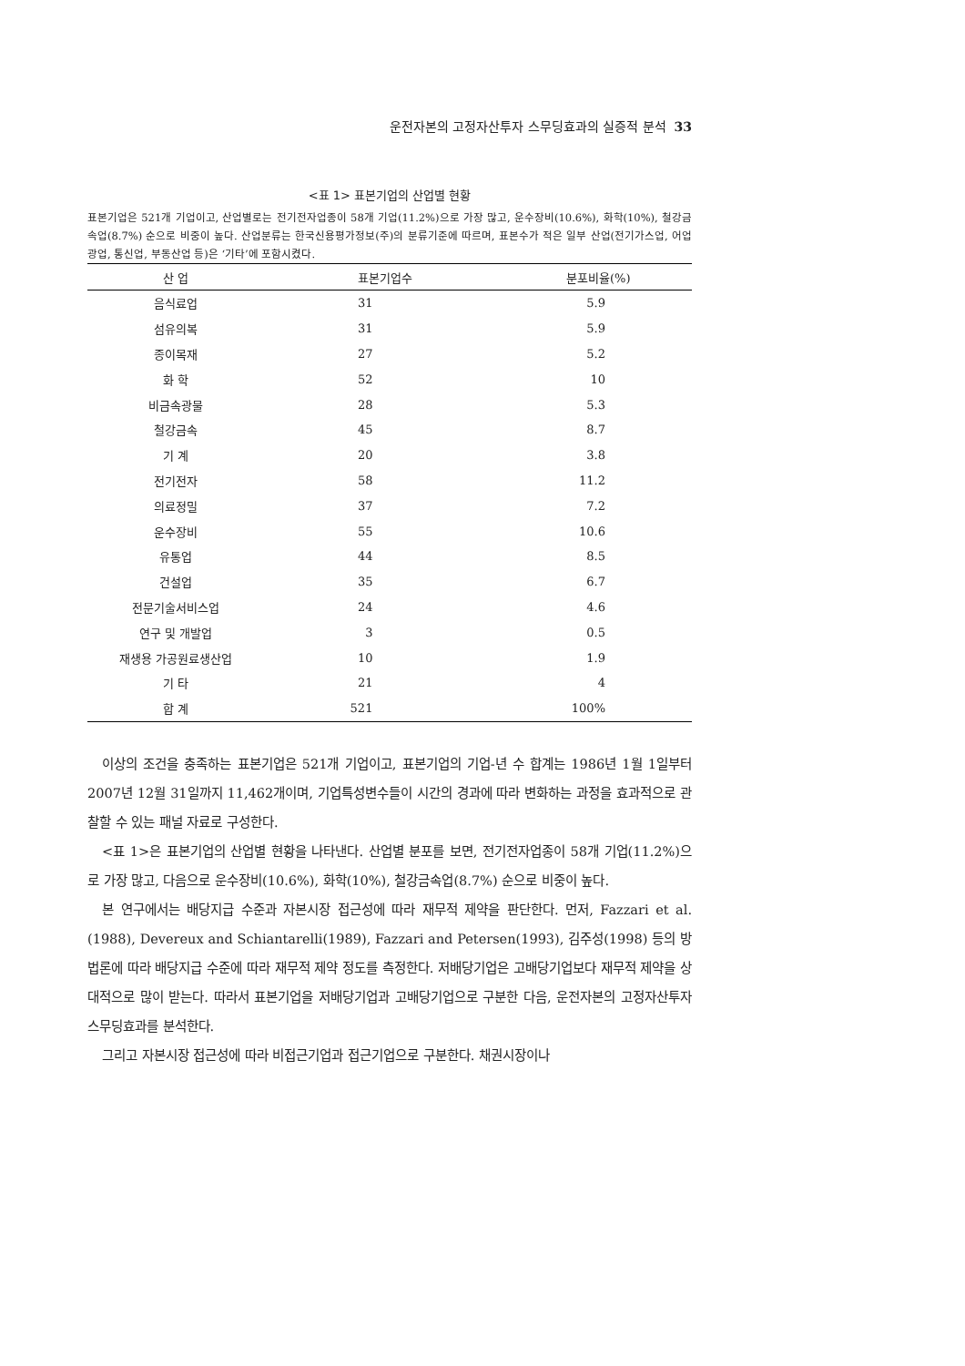운전자본의 고정자산투자 스무딩효과의 실증적 분석 33
<표 1> 표본기업의 산업별 현황
표본기업은 521개 기업이고, 산업별로는 전기전자업종이 58개 기업(11.2%)으로 가장 많고, 운수장비(10.6%), 화학(10%), 철강금속업(8.7%) 순으로 비중이 높다. 산업분류는 한국신용평가정보(주)의 분류기준에 따르며, 표본수가 적은 일부 산업(전기가스업, 어업광업, 통신업, 부동산업 등)은 ‘기타’에 포함시켰다.
| 산 업 | 표본기업수 | 분포비율(%) |
| --- | --- | --- |
| 음식료업 | 31 | 5.9 |
| 섬유의복 | 31 | 5.9 |
| 종이목재 | 27 | 5.2 |
| 화 학 | 52 | 10 |
| 비금속광물 | 28 | 5.3 |
| 철강금속 | 45 | 8.7 |
| 기 계 | 20 | 3.8 |
| 전기전자 | 58 | 11.2 |
| 의료정밀 | 37 | 7.2 |
| 운수장비 | 55 | 10.6 |
| 유통업 | 44 | 8.5 |
| 건설업 | 35 | 6.7 |
| 전문기술서비스업 | 24 | 4.6 |
| 연구 및 개발업 | 3 | 0.5 |
| 재생용 가공원료생산업 | 10 | 1.9 |
| 기 타 | 21 | 4 |
| 합 계 | 521 | 100% |
이상의 조건을 충족하는 표본기업은 521개 기업이고, 표본기업의 기업-년 수 합계는 1986년 1월 1일부터 2007년 12월 31일까지 11,462개이며, 기업특성변수들이 시간의 경과에 따라 변화하는 과정을 효과적으로 관찰할 수 있는 패널 자료로 구성한다.
<표 1>은 표본기업의 산업별 현황을 나타낸다. 산업별 분포를 보면, 전기전자업종이 58개 기업(11.2%)으로 가장 많고, 다음으로 운수장비(10.6%), 화학(10%), 철강금속업(8.7%) 순으로 비중이 높다.
본 연구에서는 배당지급 수준과 자본시장 접근성에 따라 재무적 제약을 판단한다. 먼저, Fazzari et al.(1988), Devereux and Schiantarelli(1989), Fazzari and Petersen(1993), 김주성(1998) 등의 방법론에 따라 배당지급 수준에 따라 재무적 제약 정도를 측정한다. 저배당기업은 고배당기업보다 재무적 제약을 상대적으로 많이 받는다. 따라서 표본기업을 저배당기업과 고배당기업으로 구분한 다음, 운전자본의 고정자산투자 스무딩효과를 분석한다.
그리고 자본시장 접근성에 따라 비접근기업과 접근기업으로 구분한다. 채권시장이나